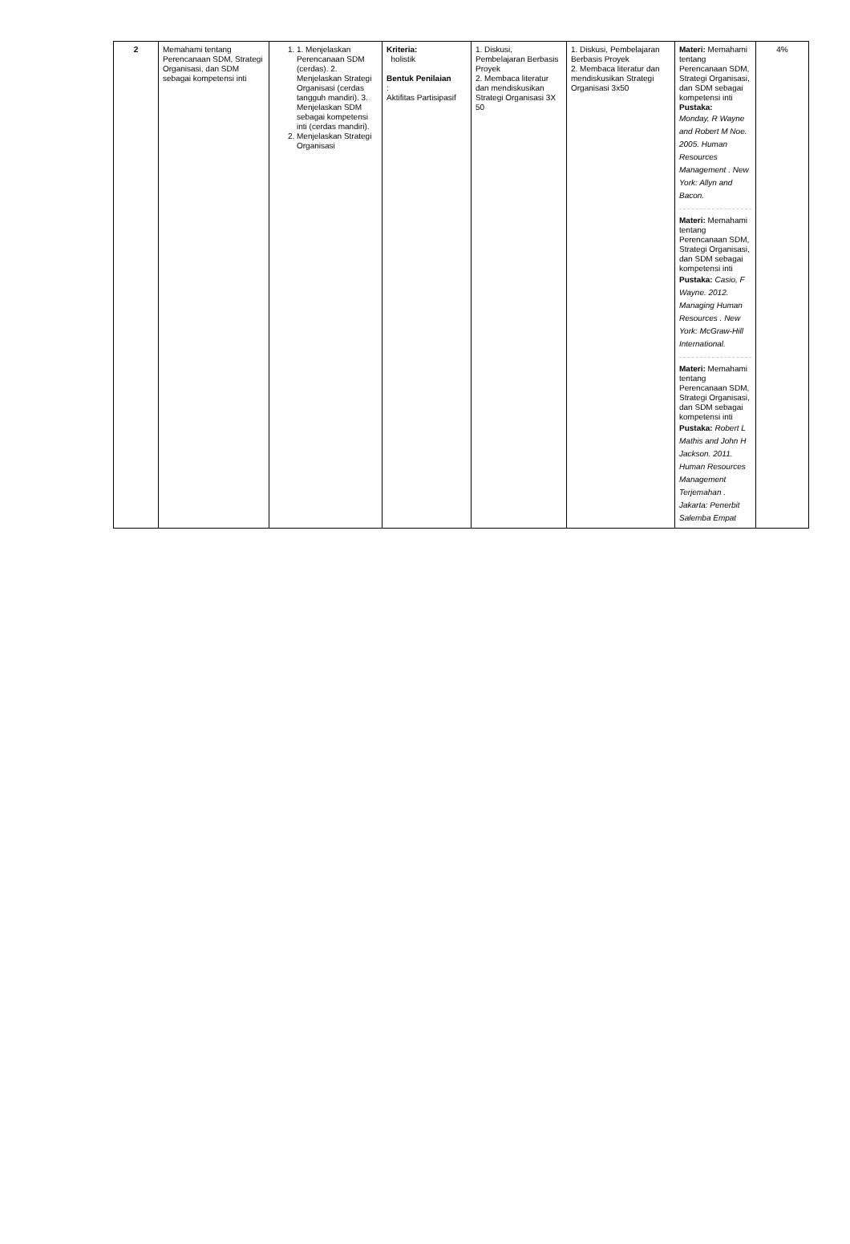| 2 | Memahami tentang Perencanaan SDM, Strategi Organisasi, dan SDM sebagai kompetensi inti | 1. 1. Menjelaskan Perencanaan SDM (cerdas). 2. Menjelaskan Strategi Organisasi (cerdas tangguh mandiri). 3. Menjelaskan SDM sebagai kompetensi inti (cerdas mandiri). 2. Menjelaskan Strategi Organisasi | Kriteria: holistik Bentuk Penilaian : Aktifitas Partisipasif | 1. Diskusi, Pembelajaran Berbasis Proyek 2. Membaca literatur dan mendiskusikan Strategi Organisasi 3X 50 | 1. Diskusi, Pembelajaran Berbasis Proyek 2. Membaca literatur dan mendiskusikan Strategi Organisasi 3x50 | Materi: Memahami tentang Perencanaan SDM, Strategi Organisasi, dan SDM sebagai kompetensi inti Pustaka: Monday, R Wayne and Robert M Noe. 2005. Human Resources Management . New York: Allyn and Bacon. Materi: Memahami tentang Perencanaan SDM, Strategi Organisasi, dan SDM sebagai kompetensi inti Pustaka: Casio, F Wayne. 2012. Managing Human Resources . New York: McGraw-Hill International. Materi: Memahami tentang Perencanaan SDM, Strategi Organisasi, dan SDM sebagai kompetensi inti Pustaka: Robert L Mathis and John H Jackson. 2011. Human Resources Management Terjemahan . Jakarta: Penerbit Salemba Empat | 4% |